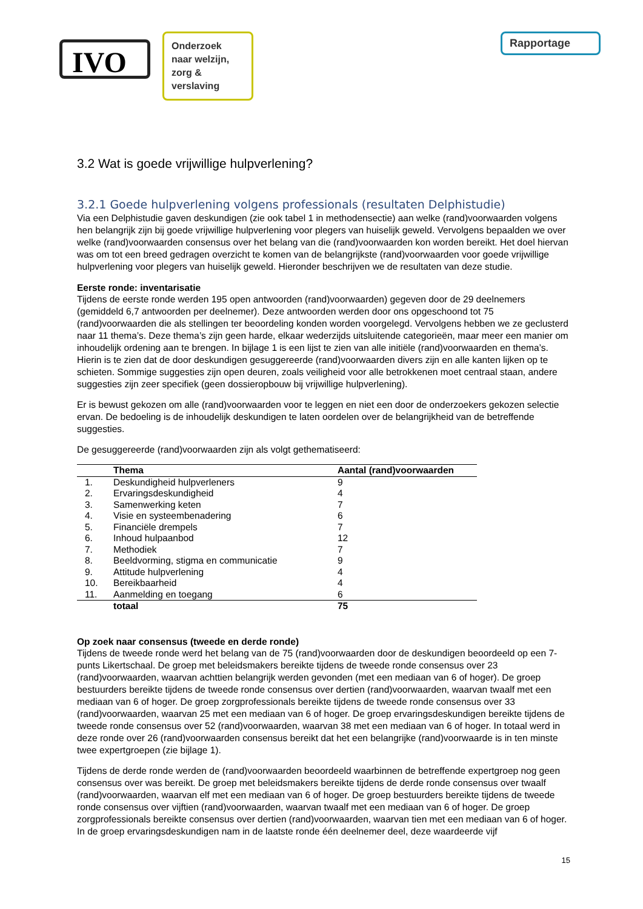IVO
Onderzoek naar welzijn, zorg & verslaving
Rapportage
3.2 Wat is goede vrijwillige hulpverlening?
3.2.1 Goede hulpverlening volgens professionals (resultaten Delphistudie)
Via een Delphistudie gaven deskundigen (zie ook tabel 1 in methodensectie) aan welke (rand)voorwaarden volgens hen belangrijk zijn bij goede vrijwillige hulpverlening voor plegers van huiselijk geweld. Vervolgens bepaalden we over welke (rand)voorwaarden consensus over het belang van die (rand)voorwaarden kon worden bereikt. Het doel hiervan was om tot een breed gedragen overzicht te komen van de belangrijkste (rand)voorwaarden voor goede vrijwillige hulpverlening voor plegers van huiselijk geweld. Hieronder beschrijven we de resultaten van deze studie.
Eerste ronde: inventarisatie
Tijdens de eerste ronde werden 195 open antwoorden (rand)voorwaarden) gegeven door de 29 deelnemers (gemiddeld 6,7 antwoorden per deelnemer). Deze antwoorden werden door ons opgeschoond tot 75 (rand)voorwaarden die als stellingen ter beoordeling konden worden voorgelegd. Vervolgens hebben we ze geclusterd naar 11 thema’s. Deze thema’s zijn geen harde, elkaar wederzijds uitsluitende categorieën, maar meer een manier om inhoudelijk ordening aan te brengen. In bijlage 1 is een lijst te zien van alle initiële (rand)voorwaarden en thema’s. Hierin is te zien dat de door deskundigen gesuggereerde (rand)voorwaarden divers zijn en alle kanten lijken op te schieten. Sommige suggesties zijn open deuren, zoals veiligheid voor alle betrokkenen moet centraal staan, andere suggesties zijn zeer specifiek (geen dossieropbouw bij vrijwillige hulpverlening).
Er is bewust gekozen om alle (rand)voorwaarden voor te leggen en niet een door de onderzoekers gekozen selectie ervan. De bedoeling is de inhoudelijk deskundigen te laten oordelen over de belangrijkheid van de betreffende suggesties.
De gesuggereerde (rand)voorwaarden zijn als volgt gethematiseerd:
| | Thema | Aantal (rand)voorwaarden |
| --- | --- | --- |
| 1. | Deskundigheid hulpverleners | 9 |
| 2. | Ervaringsdeskundigheid | 4 |
| 3. | Samenwerking keten | 7 |
| 4. | Visie en systeembenadering | 6 |
| 5. | Financiële drempels | 7 |
| 6. | Inhoud hulpaanbod | 12 |
| 7. | Methodiek | 7 |
| 8. | Beeldvorming, stigma en communicatie | 9 |
| 9. | Attitude hulpverlening | 4 |
| 10. | Bereikbaarheid | 4 |
| 11. | Aanmelding en toegang | 6 |
| | totaal | 75 |
Op zoek naar consensus (tweede en derde ronde)
Tijdens de tweede ronde werd het belang van de 75 (rand)voorwaarden door de deskundigen beoordeeld op een 7-punts Likertschaal. De groep met beleidsmakers bereikte tijdens de tweede ronde consensus over 23 (rand)voorwaarden, waarvan achttien belangrijk werden gevonden (met een mediaan van 6 of hoger). De groep bestuurders bereikte tijdens de tweede ronde consensus over dertien (rand)voorwaarden, waarvan twaalf met een mediaan van 6 of hoger. De groep zorgprofessionals bereikte tijdens de tweede ronde consensus over 33 (rand)voorwaarden, waarvan 25 met een mediaan van 6 of hoger. De groep ervaringsdeskundigen bereikte tijdens de tweede ronde consensus over 52 (rand)voorwaarden, waarvan 38 met een mediaan van 6 of hoger. In totaal werd in deze ronde over 26 (rand)voorwaarden consensus bereikt dat het een belangrijke (rand)voorwaarde is in ten minste twee expertgroepen (zie bijlage 1).
Tijdens de derde ronde werden de (rand)voorwaarden beoordeeld waarbinnen de betreffende expertgroep nog geen consensus over was bereikt. De groep met beleidsmakers bereikte tijdens de derde ronde consensus over twaalf (rand)voorwaarden, waarvan elf met een mediaan van 6 of hoger. De groep bestuurders bereikte tijdens de tweede ronde consensus over vijftien (rand)voorwaarden, waarvan twaalf met een mediaan van 6 of hoger. De groep zorgprofessionals bereikte consensus over dertien (rand)voorwaarden, waarvan tien met een mediaan van 6 of hoger. In de groep ervaringsdeskundigen nam in de laatste ronde één deelnemer deel, deze waardeerde vijf
15